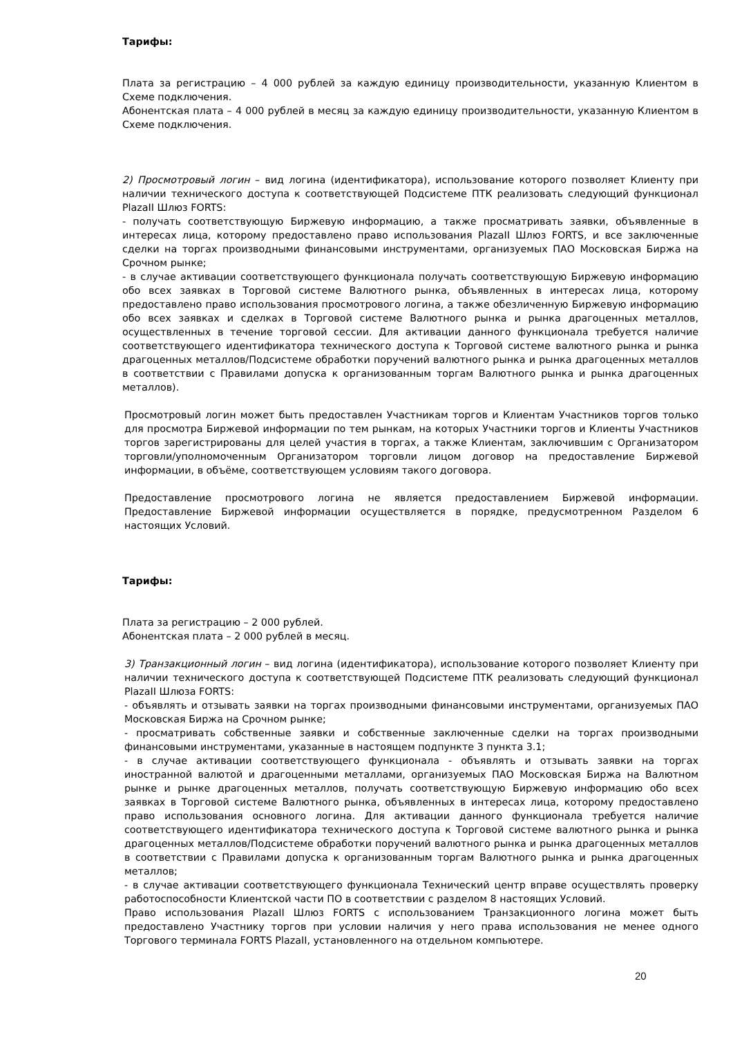Тарифы:
Плата за регистрацию – 4 000 рублей за каждую единицу производительности, указанную Клиентом в Схеме подключения.
Абонентская плата – 4 000 рублей в месяц за каждую единицу производительности, указанную Клиентом в Схеме подключения.
2) Просмотровый логин – вид логина (идентификатора), использование которого позволяет Клиенту при наличии технического доступа к соответствующей Подсистеме ПТК реализовать следующий функционал PlazaII Шлюз FORTS:
- получать соответствующую Биржевую информацию, а также просматривать заявки, объявленные в интересах лица, которому предоставлено право использования PlazaII Шлюз FORTS, и все заключенные сделки на торгах производными финансовыми инструментами, организуемых ПАО Московская Биржа на Срочном рынке;
- в случае активации соответствующего функционала получать соответствующую Биржевую информацию обо всех заявках в Торговой системе Валютного рынка, объявленных в интересах лица, которому предоставлено право использования просмотрового логина, а также обезличенную Биржевую информацию обо всех заявках и сделках в Торговой системе Валютного рынка и рынка драгоценных металлов, осуществленных в течение торговой сессии. Для активации данного функционала требуется наличие соответствующего идентификатора технического доступа к Торговой системе валютного рынка и рынка драгоценных металлов/Подсистеме обработки поручений валютного рынка и рынка драгоценных металлов в соответствии с Правилами допуска к организованным торгам Валютного рынка и рынка драгоценных металлов).
Просмотровый логин может быть предоставлен Участникам торгов и Клиентам Участников торгов только для просмотра Биржевой информации по тем рынкам, на которых Участники торгов и Клиенты Участников торгов зарегистрированы для целей участия в торгах, а также Клиентам, заключившим с Организатором торговли/уполномоченным Организатором торговли лицом договор на предоставление Биржевой информации, в объёме, соответствующем условиям такого договора.
Предоставление просмотрового логина не является предоставлением Биржевой информации. Предоставление Биржевой информации осуществляется в порядке, предусмотренном Разделом 6 настоящих Условий.
Тарифы:
Плата за регистрацию – 2 000 рублей.
Абонентская плата – 2 000 рублей в месяц.
3) Транзакционный логин – вид логина (идентификатора), использование которого позволяет Клиенту при наличии технического доступа к соответствующей Подсистеме ПТК реализовать следующий функционал PlazaII Шлюза FORTS:
- объявлять и отзывать заявки на торгах производными финансовыми инструментами, организуемых ПАО Московская Биржа на Срочном рынке;
- просматривать собственные заявки и собственные заключенные сделки на торгах производными финансовыми инструментами, указанные в настоящем подпункте 3 пункта 3.1;
- в случае активации соответствующего функционала - объявлять и отзывать заявки на торгах иностранной валютой и драгоценными металлами, организуемых ПАО Московская Биржа на Валютном рынке и рынке драгоценных металлов, получать соответствующую Биржевую информацию обо всех заявках в Торговой системе Валютного рынка, объявленных в интересах лица, которому предоставлено право использования основного логина. Для активации данного функционала требуется наличие соответствующего идентификатора технического доступа к Торговой системе валютного рынка и рынка драгоценных металлов/Подсистеме обработки поручений валютного рынка и рынка драгоценных металлов в соответствии с Правилами допуска к организованным торгам Валютного рынка и рынка драгоценных металлов;
- в случае активации соответствующего функционала Технический центр вправе осуществлять проверку работоспособности Клиентской части ПО в соответствии с разделом 8 настоящих Условий.
Право использования PlazaII Шлюз FORTS с использованием Транзакционного логина может быть предоставлено Участнику торгов при условии наличия у него права использования не менее одного Торгового терминала FORTS PlazaII, установленного на отдельном компьютере.
20